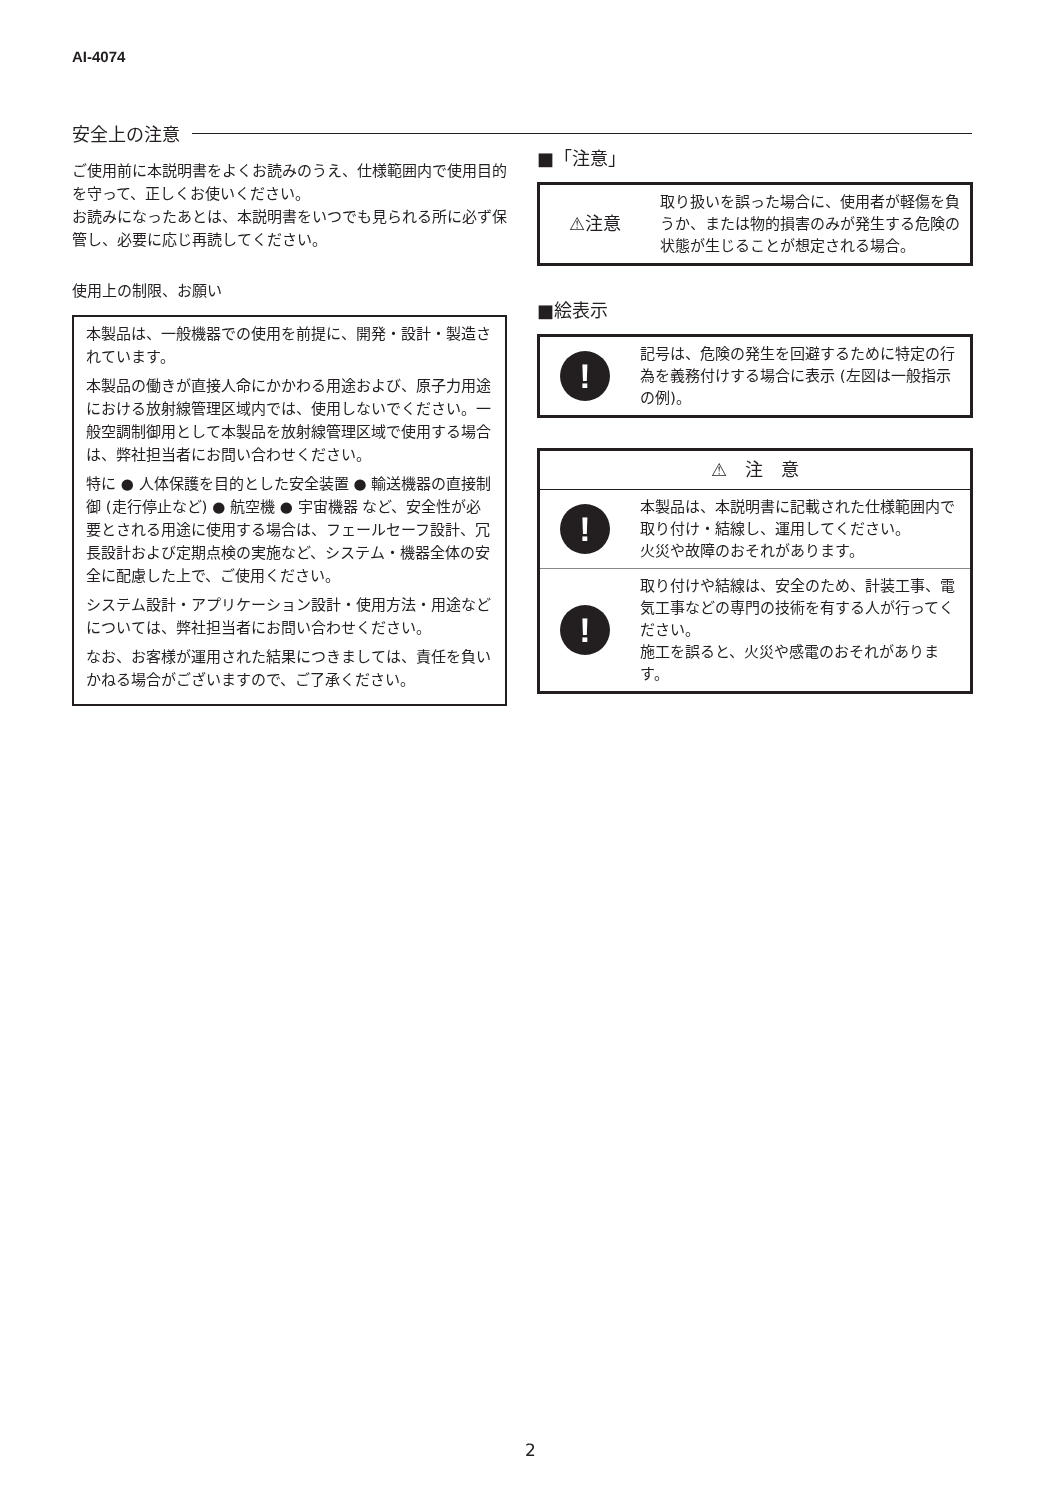AI-4074
安全上の注意
ご使用前に本説明書をよくお読みのうえ、仕様範囲内で使用目的を守って、正しくお使いください。
お読みになったあとは、本説明書をいつでも見られる所に必ず保管し、必要に応じ再読してください。
使用上の制限、お願い
本製品は、一般機器での使用を前提に、開発・設計・製造されています。
本製品の働きが直接人命にかかわる用途および、原子力用途における放射線管理区域内では、使用しないでください。一般空調制御用として本製品を放射線管理区域で使用する場合は、弊社担当者にお問い合わせください。
特に ● 人体保護を目的とした安全装置 ● 輸送機器の直接制御 (走行停止など) ● 航空機 ● 宇宙機器 など、安全性が必要とされる用途に使用する場合は、フェールセーフ設計、冗長設計および定期点検の実施など、システム・機器全体の安全に配慮した上で、ご使用ください。
システム設計・アプリケーション設計・使用方法・用途などについては、弊社担当者にお問い合わせください。
なお、お客様が運用された結果につきましては、責任を負いかねる場合がございますので、ご了承ください。
■「注意」
| ⚠注意 | 取り扱いを誤った場合に、使用者が軽傷を負うか、または物的損害のみが発生する危険の状態が生じることが想定される場合。 |
■絵表示
| ! | 記号は、危険の発生を回避するために特定の行為を義務付けする場合に表示 (左図は一般指示の例)。 |
| ⚠ 注 意 | |
| --- | --- |
| ! | 本製品は、本説明書に記載された仕様範囲内で取り付け・結線し、運用してください。 火災や故障のおそれがあります。 |
| ! | 取り付けや結線は、安全のため、計装工事、電気工事などの専門の技術を有する人が行ってください。 施工を誤ると、火災や感電のおそれがあります。 |
2